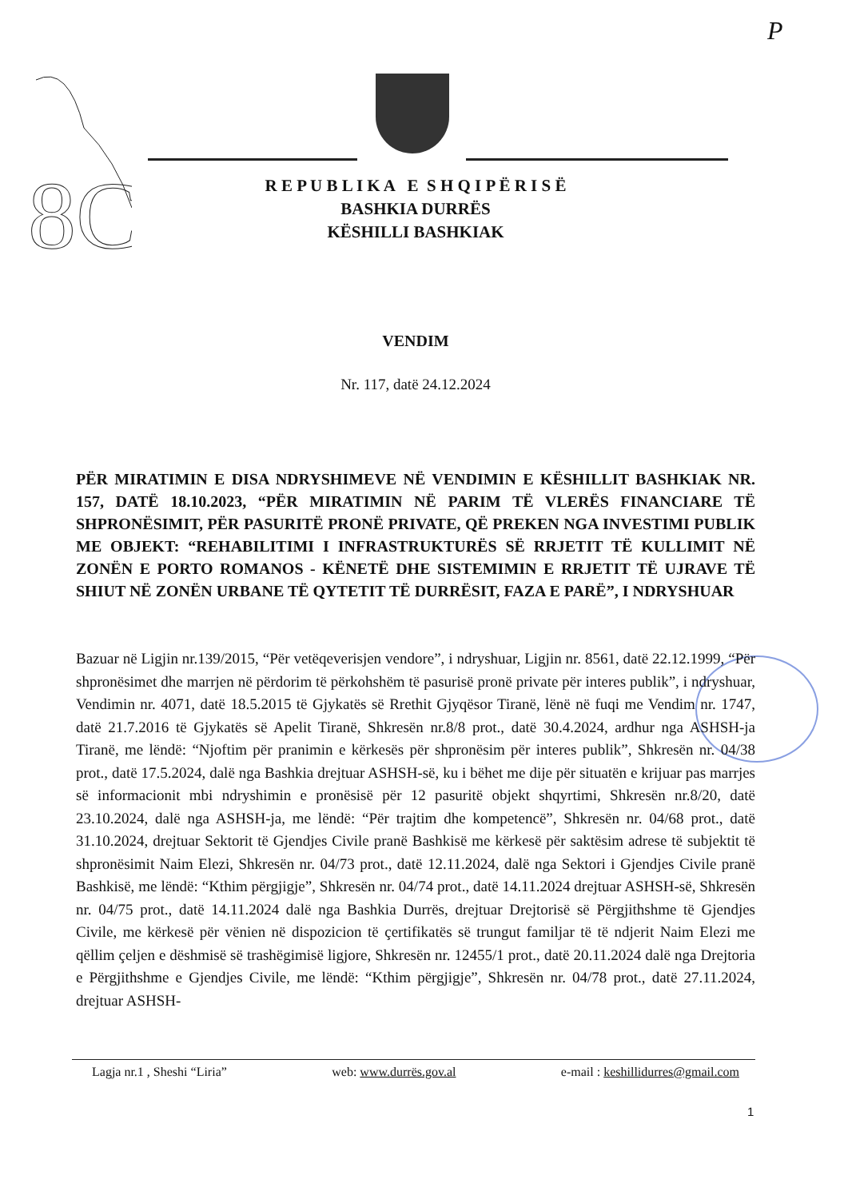P
8C
R E P U B L I K A E S H Q I P Ë R I S Ë
BASHKIA DURRËS
KËSHILLI BASHKIAK
VENDIM
Nr. 117, datë 24.12.2024
PËR MIRATIMIN E DISA NDRYSHIMEVE NË VENDIMIN E KËSHILLIT BASHKIAK NR. 157, DATË 18.10.2023, “PËR MIRATIMIN NË PARIM TË VLERËS FINANCIARE TË SHPRONËSIMIT, PËR PASURITË PRONË PRIVATE, QË PREKEN NGA INVESTIMI PUBLIK ME OBJEKT: “REHABILITIMI I INFRASTRUKTURËS SË RRJETIT TË KULLIMIT NË ZONËN E PORTO ROMANOS - KËNETË DHE SISTEMIMIN E RRJETIT TË UJRAVE TË SHIUT NË ZONËN URBANE TË QYTETIT TË DURRËSIT, FAZA E PARË”, I NDRYSHUAR
Bazuar në Ligjin nr.139/2015, “Për vetëqeverisjen vendore”, i ndryshuar, Ligjin nr. 8561, datë 22.12.1999, “Për shpronësimet dhe marrjen në përdorim të përkohshëm të pasurisë pronë private për interes publik”, i ndryshuar, Vendimin nr. 4071, datë 18.5.2015 të Gjykatës së Rrethit Gjyqësor Tiranë, lënë në fuqi me Vendim nr. 1747, datë 21.7.2016 të Gjykatës së Apelit Tiranë, Shkresën nr.8/8 prot., datë 30.4.2024, ardhur nga ASHSH-ja Tiranë, me lëndë: “Njoftim për pranimin e kërkesës për shpronësim për interes publik”, Shkresën nr. 04/38 prot., datë 17.5.2024, dalë nga Bashkia drejtuar ASHSH-së, ku i bëhet me dije për situatën e krijuar pas marrjes së informacionit mbi ndryshimin e pronësisë për 12 pasuritë objekt shqyrtimi, Shkresën nr.8/20, datë 23.10.2024, dalë nga ASHSH-ja, me lëndë: “Për trajtim dhe kompetencë”, Shkresën nr. 04/68 prot., datë 31.10.2024, drejtuar Sektorit të Gjendjes Civile pranë Bashkisë me kërkesë për saktësim adrese të subjektit të shpronësimit Naim Elezi, Shkresën nr. 04/73 prot., datë 12.11.2024, dalë nga Sektori i Gjendjes Civile pranë Bashkisë, me lëndë: “Kthim përgjigje”, Shkresën nr. 04/74 prot., datë 14.11.2024 drejtuar ASHSH-së, Shkresën nr. 04/75 prot., datë 14.11.2024 dalë nga Bashkia Durrës, drejtuar Drejtorisë së Përgjithshme të Gjendjes Civile, me kërkesë për vënien në dispozicion të çertifikatës së trungut familjar të të ndjerit Naim Elezi me qëllim çeljen e dëshmisë së trashëgimisë ligjore, Shkresën nr. 12455/1 prot., datë 20.11.2024 dalë nga Drejtoria e Përgjithshme e Gjendjes Civile, me lëndë: “Kthim përgjigje”, Shkresën nr. 04/78 prot., datë 27.11.2024, drejtuar ASHSH-
Lagja nr.1 , Sheshi “Liria” web: www.durrës.gov.al e-mail : keshillidurres@gmail.com
1